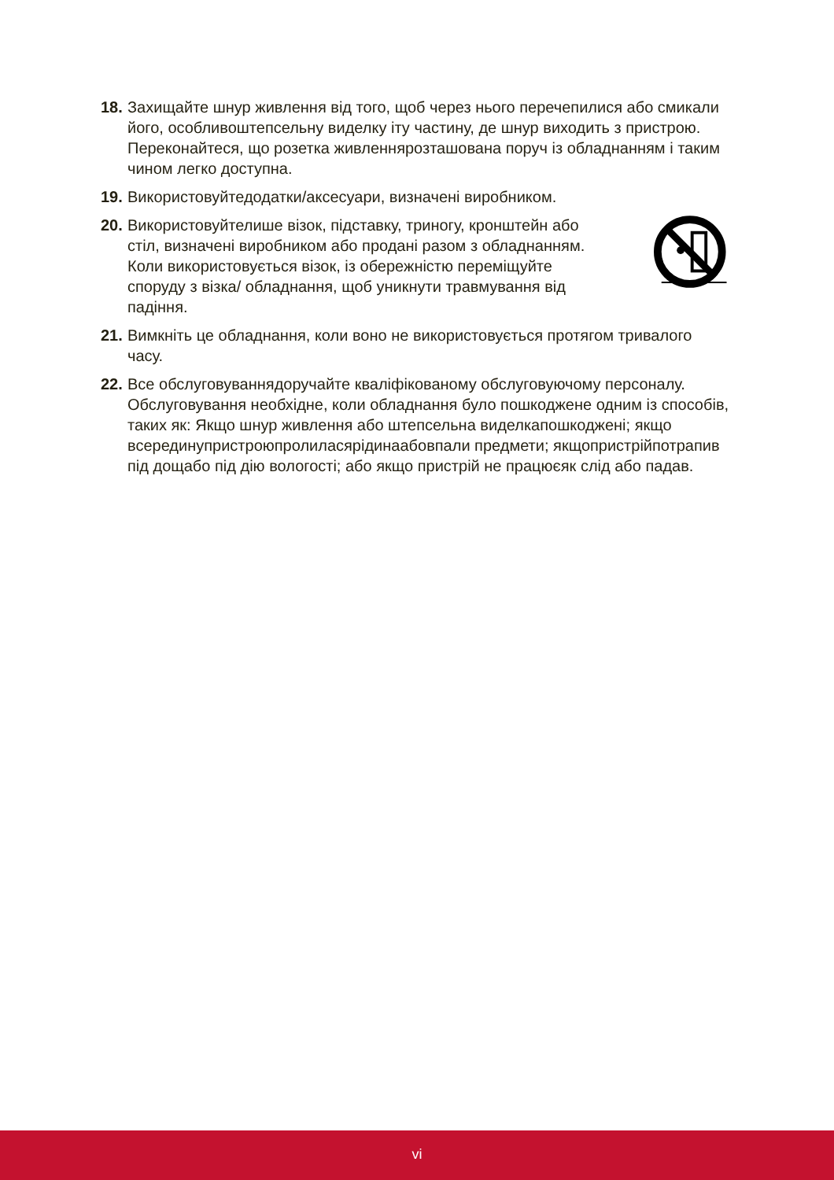18. Захищайте шнур живлення від того, щоб через нього перечепилися або смикали його, особливоштепсельну виделку іту частину, де шнур виходить з пристрою. Переконайтеся, що розетка живленнярозташована поруч із обладнанням і таким чином легко доступна.
19. Використовуйтедодатки/аксесуари, визначені виробником.
20. Використовуйтелише візок, підставку, триногу, кронштейн або стіл, визначені виробником або продані разом з обладнанням. Коли використовується візок, із обережністю переміщуйте споруду з візка/ обладнання, щоб уникнути травмування від падіння.
21. Вимкніть це обладнання, коли воно не використовується протягом тривалого часу.
22. Все обслуговуваннядоручайте кваліфікованому обслуговуючому персоналу. Обслуговування необхідне, коли обладнання було пошкоджене одним із способів, таких як: Якщо шнур живлення або штепсельна виделкапошкоджені; якщо всерединупристроюпролиласярідинаабовпали предмети; якщопристрійпотрапив під дощабо під дію вологості; або якщо пристрій не працюєяк слід або падав.
vi